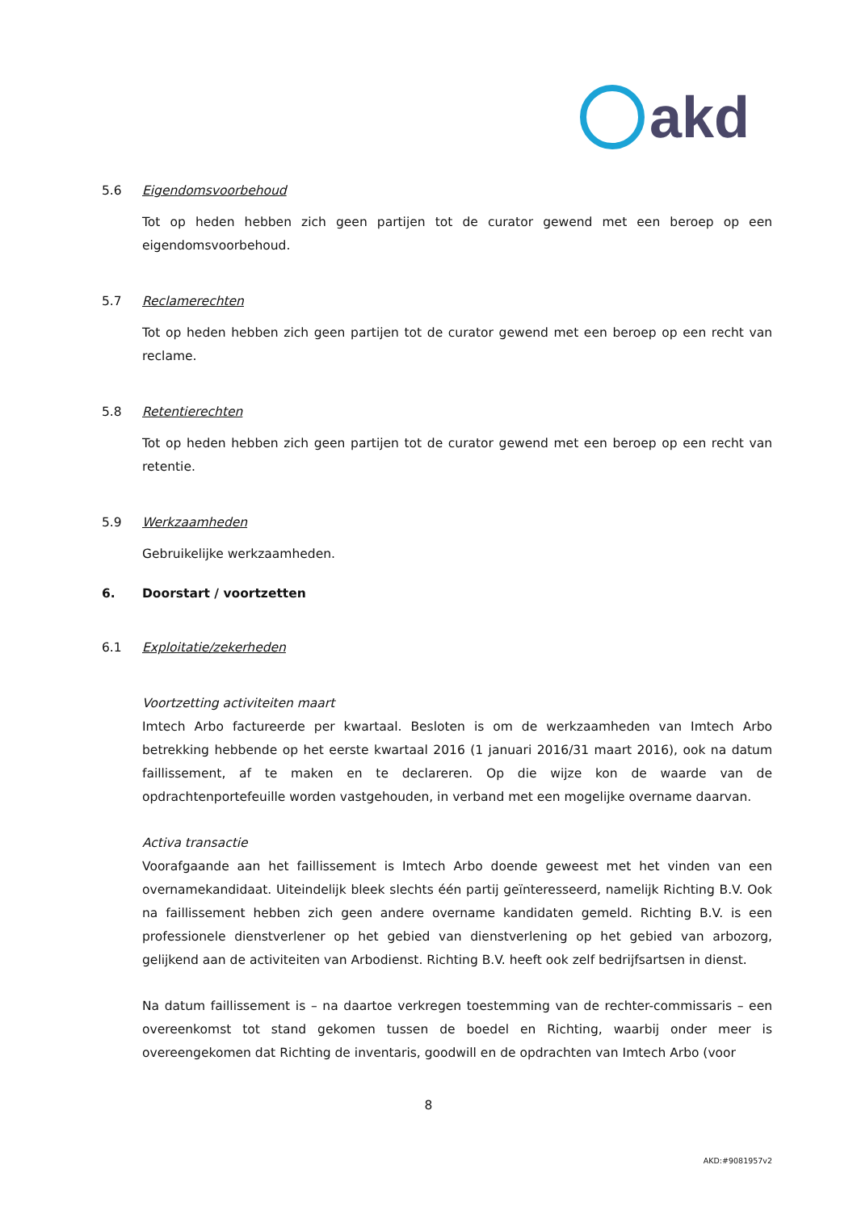akd
5.6 Eigendomsvoorbehoud
Tot op heden hebben zich geen partijen tot de curator gewend met een beroep op een eigendomsvoorbehoud.
5.7 Reclamerechten
Tot op heden hebben zich geen partijen tot de curator gewend met een beroep op een recht van reclame.
5.8 Retentierechten
Tot op heden hebben zich geen partijen tot de curator gewend met een beroep op een recht van retentie.
5.9 Werkzaamheden
Gebruikelijke werkzaamheden.
6. Doorstart / voortzetten
6.1 Exploitatie/zekerheden
Voortzetting activiteiten maart
Imtech Arbo factureerde per kwartaal. Besloten is om de werkzaamheden van Imtech Arbo betrekking hebbende op het eerste kwartaal 2016 (1 januari 2016/31 maart 2016), ook na datum faillissement, af te maken en te declareren. Op die wijze kon de waarde van de opdrachtenportefeuille worden vastgehouden, in verband met een mogelijke overname daarvan.
Activa transactie
Voorafgaande aan het faillissement is Imtech Arbo doende geweest met het vinden van een overnamekandidaat. Uiteindelijk bleek slechts één partij geïnteresseerd, namelijk Richting B.V. Ook na faillissement hebben zich geen andere overname kandidaten gemeld. Richting B.V. is een professionele dienstverlener op het gebied van dienstverlening op het gebied van arbozorg, gelijkend aan de activiteiten van Arbodienst. Richting B.V. heeft ook zelf bedrijfsartsen in dienst.
Na datum faillissement is – na daartoe verkregen toestemming van de rechter-commissaris – een overeenkomst tot stand gekomen tussen de boedel en Richting, waarbij onder meer is overeengekomen dat Richting de inventaris, goodwill en de opdrachten van Imtech Arbo (voor
8
AKD:#9081957v2